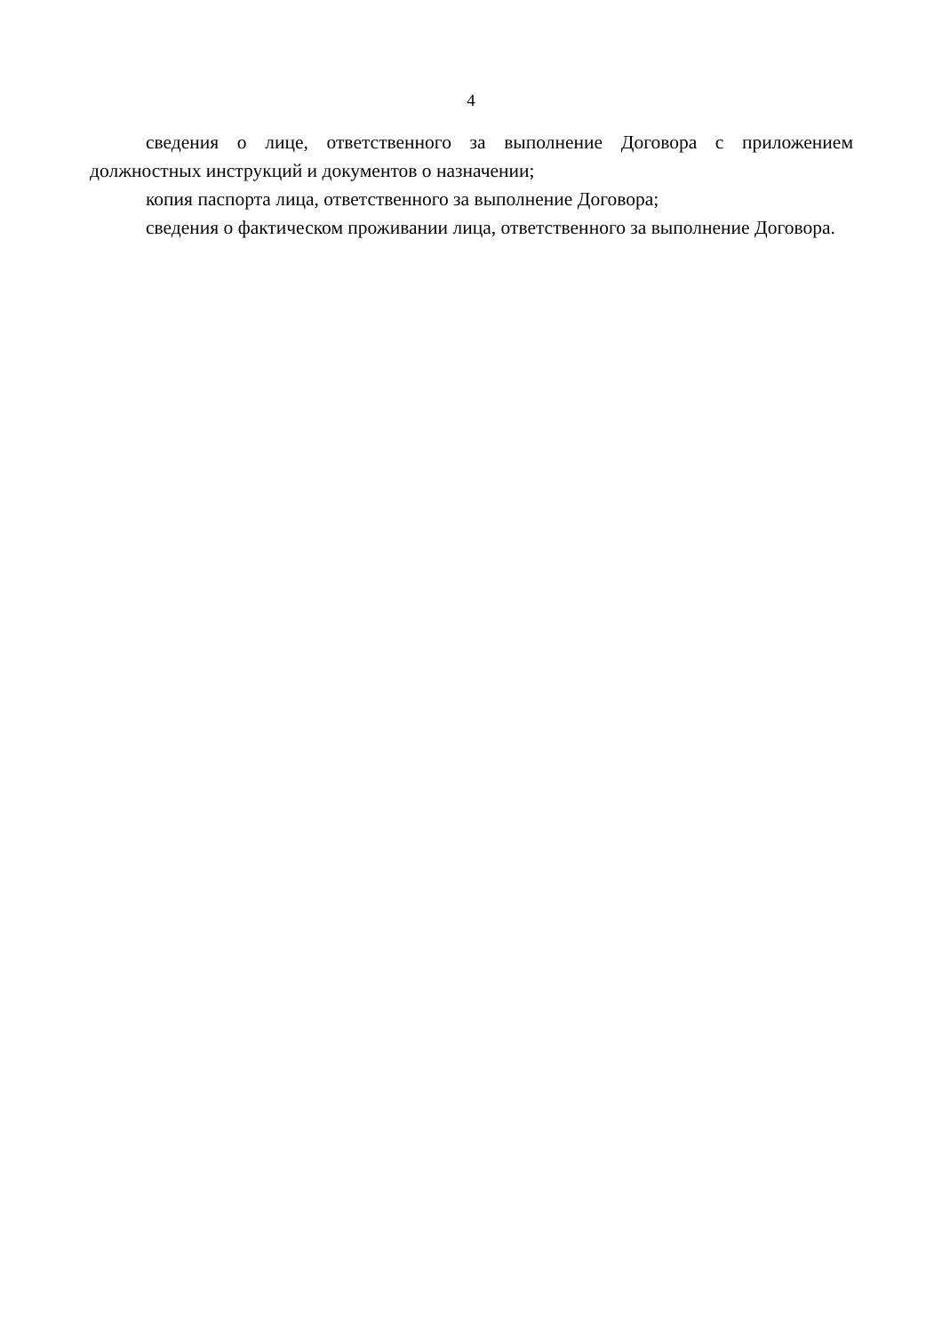4
сведения о лице, ответственного за выполнение Договора с приложением должностных инструкций и документов о назначении;
копия паспорта лица, ответственного за выполнение Договора;
сведения о фактическом проживании лица, ответственного за выполнение Договора.